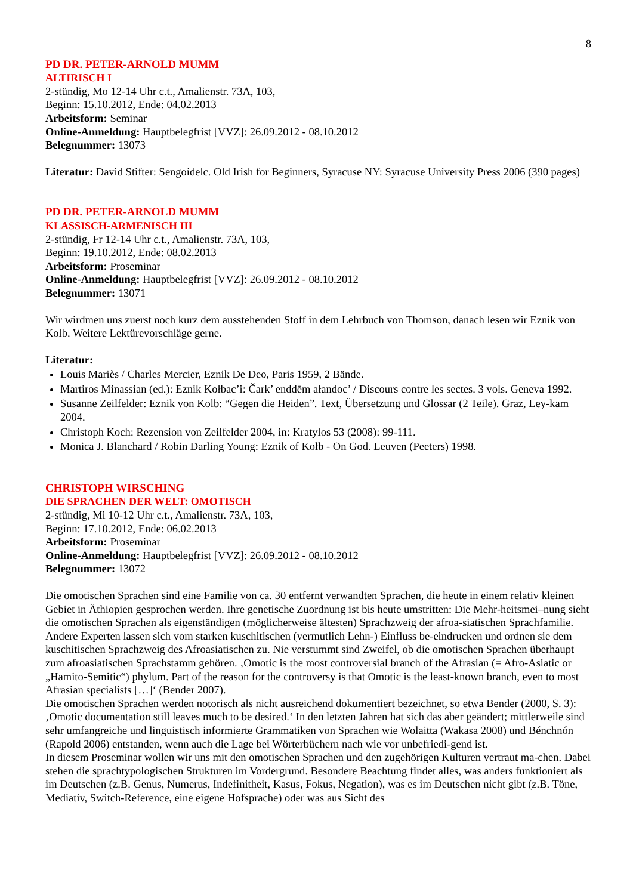8
PD DR. PETER-ARNOLD MUMM
ALTIRISCH I
2-stündig, Mo 12-14 Uhr c.t., Amalienstr. 73A, 103,
Beginn: 15.10.2012, Ende: 04.02.2013
Arbeitsform: Seminar
Online-Anmeldung: Hauptbelegfrist [VVZ]: 26.09.2012 - 08.10.2012
Belegnummer: 13073
Literatur: David Stifter: Sengoídelc. Old Irish for Beginners, Syracuse NY: Syracuse University Press 2006 (390 pages)
PD DR. PETER-ARNOLD MUMM
KLASSISCH-ARMENISCH III
2-stündig, Fr 12-14 Uhr c.t., Amalienstr. 73A, 103,
Beginn: 19.10.2012, Ende: 08.02.2013
Arbeitsform: Proseminar
Online-Anmeldung: Hauptbelegfrist [VVZ]: 26.09.2012 - 08.10.2012
Belegnummer: 13071
Wir wirdmen uns zuerst noch kurz dem ausstehenden Stoff in dem Lehrbuch von Thomson, danach lesen wir Eznik von Kolb. Weitere Lektürevorschläge gerne.
Literatur:
Louis Mariès / Charles Mercier, Eznik De Deo, Paris 1959, 2 Bände.
Martiros Minassian (ed.): Eznik Kołbac’i: Čark’ enddēm ałandoc’ / Discours contre les sectes. 3 vols. Geneva 1992.
Susanne Zeilfelder: Eznik von Kolb: “Gegen die Heiden”. Text, Übersetzung und Glossar (2 Teile). Graz, Ley-kam 2004.
Christoph Koch: Rezension von Zeilfelder 2004, in: Kratylos 53 (2008): 99-111.
Monica J. Blanchard / Robin Darling Young: Eznik of Kołb - On God. Leuven (Peeters) 1998.
CHRISTOPH WIRSCHING
DIE SPRACHEN DER WELT: OMOTISCH
2-stündig, Mi 10-12 Uhr c.t., Amalienstr. 73A, 103,
Beginn: 17.10.2012, Ende: 06.02.2013
Arbeitsform: Proseminar
Online-Anmeldung: Hauptbelegfrist [VVZ]: 26.09.2012 - 08.10.2012
Belegnummer: 13072
Die omotischen Sprachen sind eine Familie von ca. 30 entfernt verwandten Sprachen, die heute in einem relativ kleinen Gebiet in Äthiopien gesprochen werden. Ihre genetische Zuordnung ist bis heute umstritten: Die Mehr-heitsmei–nung sieht die omotischen Sprachen als eigenständigen (möglicherweise ältesten) Sprachzweig der afroa-siatischen Sprachfamilie. Andere Experten lassen sich vom starken kuschitischen (vermutlich Lehn-) Einfluss be-eindrucken und ordnen sie dem kuschitischen Sprachzweig des Afroasiatischen zu. Nie verstummt sind Zweifel, ob die omotischen Sprachen überhaupt zum afroasiatischen Sprachstamm gehören. ‚Omotic is the most controversial branch of the Afrasian (= Afro-Asiatic or „Hamito-Semitic“) phylum. Part of the reason for the controversy is that Omotic is the least-known branch, even to most Afrasian specialists […]‘ (Bender 2007).
Die omotischen Sprachen werden notorisch als nicht ausreichend dokumentiert bezeichnet, so etwa Bender (2000, S. 3): ‚Omotic documentation still leaves much to be desired.‘ In den letzten Jahren hat sich das aber geändert; mittlerweile sind sehr umfangreiche und linguistisch informierte Grammatiken von Sprachen wie Wolaitta (Wakasa 2008) und Bénchnón (Rapold 2006) entstanden, wenn auch die Lage bei Wörterbüchern nach wie vor unbefriedi-gend ist.
In diesem Proseminar wollen wir uns mit den omotischen Sprachen und den zugehörigen Kulturen vertraut ma-chen. Dabei stehen die sprachtypologischen Strukturen im Vordergrund. Besondere Beachtung findet alles, was anders funktioniert als im Deutschen (z.B. Genus, Numerus, Indefinitheit, Kasus, Fokus, Negation), was es im Deutschen nicht gibt (z.B. Töne, Mediativ, Switch-Reference, eine eigene Hofsprache) oder was aus Sicht des